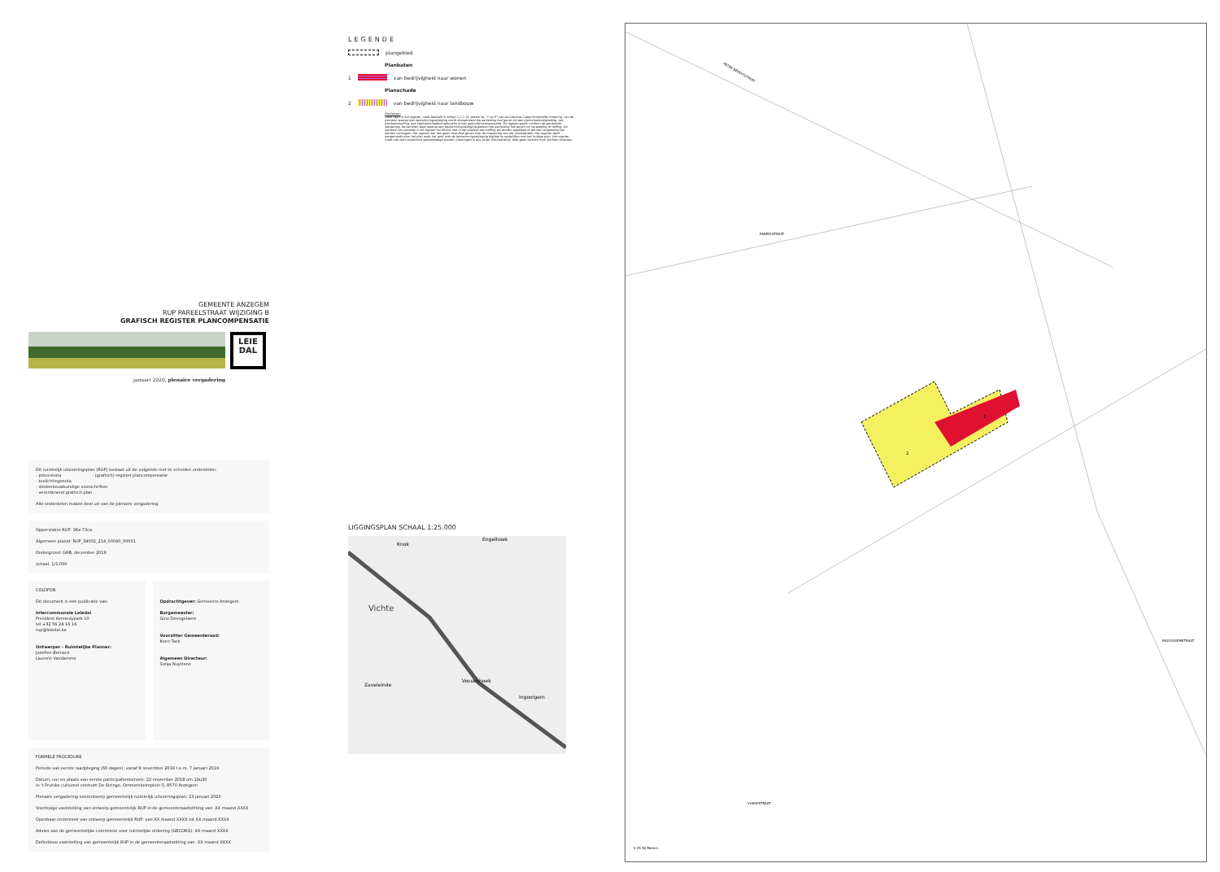GEMEENTE ANZEGEM
RUP PAREELSTRAAT WIJZIGING B
GRAFISCH REGISTER PLANCOMPENSATIE
LEIE DAL
januari 2020, plenaire vergadering
Dit ruimtelijk uitvoeringsplan (RUP) bestaat uit de volgende niet te scheiden onderdelen:
- procesnota - (grafisch) register plancompensatie
- toelichtingsnota
- stedenbouwkundige voorschriften
- verordenend grafisch plan
Alle onderdelen maken deel uit van de plenaire vergadering
Oppervlakte RUP: 36a 73ca
Algemeen planid: RUP_34002_214_00040_00001
Ondergrond: GRB, december 2019
schaal: 1/1.000
COLOFON
Dit document is een publicatie van:
Intercommunale Leiedal
President Kennedypark 10
tel +32 56 24 16 16
rup@leiedal.be
Ontwerper - Ruimtelijke Planner:
Jozefien Bernard
Laurens Vandamme
Opdrachtgever: Gemeente Anzegem
Burgemeester:
Gino Devogelaere
Voorzitter Gemeenteraad:
Koen Tack
Algemeen Directeur:
Sonja Nuyttens
FORMELE PROCEDURE
Periode van eerste raadpleging (60 dagen): vanaf 9 november 2018 t.e.m. 7 januari 2019
Datum, uur en plaats van eerste participatiemoment: 22 november 2018 om 19u30
in 't Prutske cultureel centrum De Stringe, Ommersheimplein 5, 8570 Anzegem
Plenaire vergadering voorontwerp gemeentelijk ruimtelijk uitvoeringsplan: 13 januari 2020
Voorlopige vaststelling van ontwerp gemeentelijk RUP in de gemeenteraadszitting van: XX maand XXXX
Openbaar onderzoek van ontwerp gemeentelijk RUP: van XX maand XXXX tot XX maand XXXX
Advies van de gemeentelijke commissie voor ruimtelijke ordening (GECORO): XX maand XXXX
Definitieve vaststelling van gemeentelijk RUP in de gemeenteraadszitting van: XX maand XXXX
LEGENDE
plangebied
Planbaten
1 van bedrijvigheid naar wonen
Planschade
2 van bedrijvigheid naar landbouw
Disclaimer:
Deze kaart is het register, zoals bedoeld in artikel 2.2.2. §1, eerste lid, 7° en 8° van de Vlaamse Codex Ruimtelijke Ordening, van de percelen waarop een bestemmingswijziging wordt doorgevoerd die aanleiding kan geven tot een planschadevergoeding, een planbatenheffing, een kapitaalschadecompensatie of een gebruikerscompensatie. Dit register geeft, conform de geciteerde wetgeving, de percelen weer waarop een bestemmingswijziging gebeurt die aanleiding kan geven tot vergoeding of heffing. De opname van percelen in dit register houdt dus niet in dat sowieso een heffing zal worden opgelegd of dat een vergoeding kan worden verkregen. Het register kan dus geen uitsluitsel geven over de toepassing van die voorwaarden. Het register werd aangemaakt door het plan zoals het gold vóór de bestemmingswijziging digitaal te vergelijken met het huidige plan. Het register moet met dat voorbehoud geraadpleegd worden. Deze kaart is dus louter informatief en doet geen rechten noch plichten ontstaan.
LIGGINGSPLAN SCHAAL 1:25.000
Vichte
Knok
Engelhoek
Vossenhoek
Zaveleinde
Ingooigem
1
2
PETER BENOITSTRAAT
PAREELSTRAAT
VOSSESTRAAT
INGOOIGEMSTRAAT
0 25 50 Meters